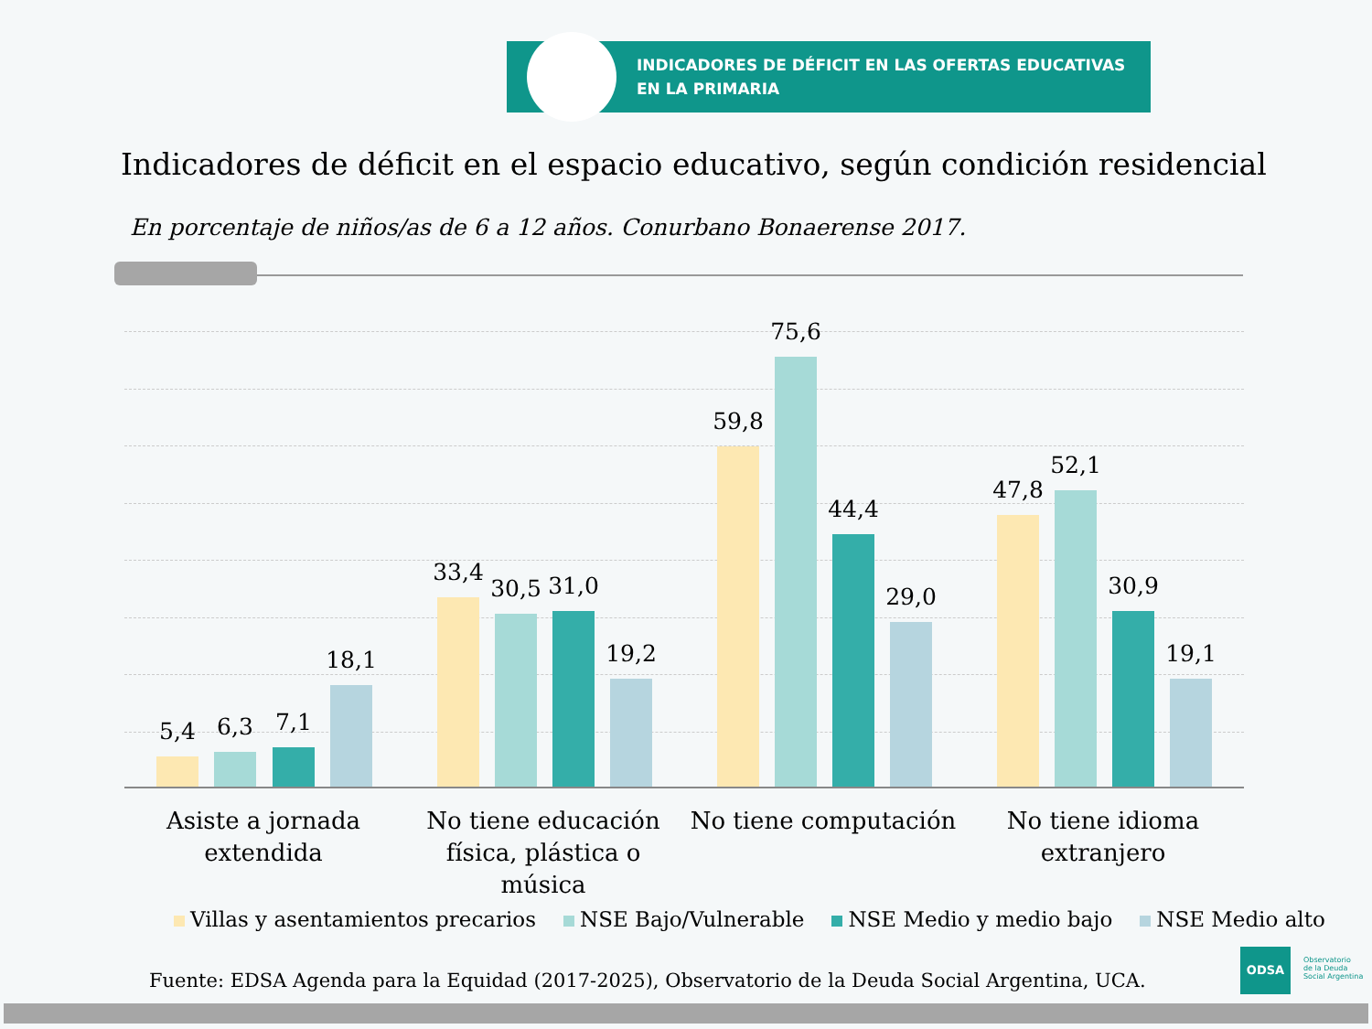INDICADORES DE DÉFICIT EN LAS OFERTAS EDUCATIVAS
EN LA PRIMARIA
Indicadores de déficit en el espacio educativo, según condición residencial
En porcentaje de niños/as de 6 a 12 años. Conurbano Bonaerense 2017.
5,4 6,3 7,1
18,1
33,4
30,5 31,0
19,2
59,8
75,6
44,4
29,0
47,8
52,1
30,9
19,1
Asiste a jornada extendida
No tiene educación física, plástica o música
No tiene computación
No tiene idioma extranjero
Villas y asentamientos precarios NSE Bajo/Vulnerable NSE Medio y medio bajo NSE Medio alto
Fuente: EDSA Agenda para la Equidad (2017-2025), Observatorio de la Deuda Social Argentina, UCA.
ODSA
Observatorio
de la Deuda
Social Argentina